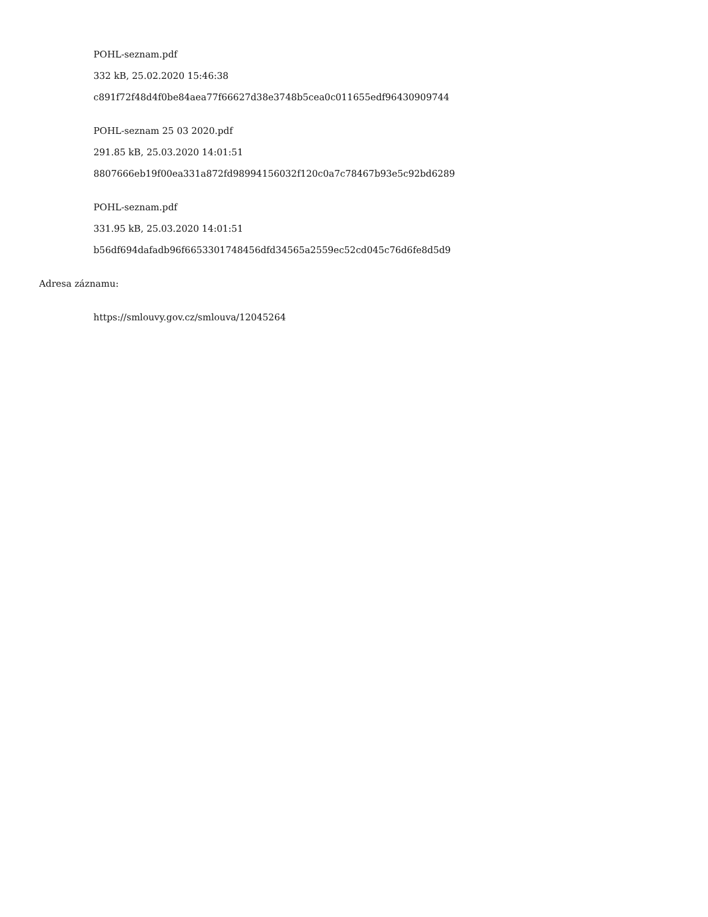POHL-seznam.pdf
332 kB, 25.02.2020 15:46:38
c891f72f48d4f0be84aea77f66627d38e3748b5cea0c011655edf96430909744
POHL-seznam 25 03 2020.pdf
291.85 kB, 25.03.2020 14:01:51
8807666eb19f00ea331a872fd98994156032f120c0a7c78467b93e5c92bd6289
POHL-seznam.pdf
331.95 kB, 25.03.2020 14:01:51
b56df694dafadb96f6653301748456dfd34565a2559ec52cd045c76d6fe8d5d9
Adresa záznamu:
https://smlouvy.gov.cz/smlouva/12045264